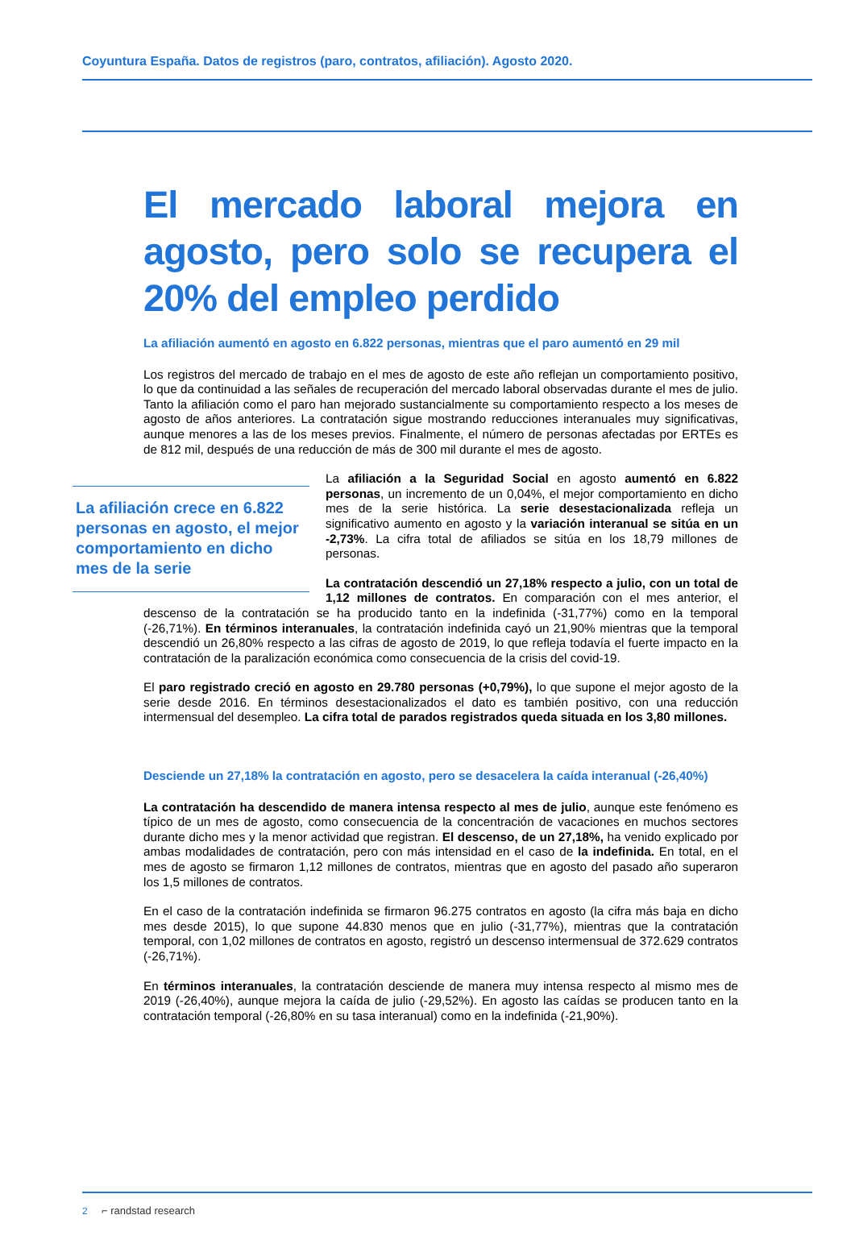Coyuntura España. Datos de registros (paro, contratos, afiliación). Agosto 2020.
El mercado laboral mejora en agosto, pero solo se recupera el 20% del empleo perdido
La afiliación aumentó en agosto en 6.822 personas, mientras que el paro aumentó en 29 mil
Los registros del mercado de trabajo en el mes de agosto de este año reflejan un comportamiento positivo, lo que da continuidad a las señales de recuperación del mercado laboral observadas durante el mes de julio. Tanto la afiliación como el paro han mejorado sustancialmente su comportamiento respecto a los meses de agosto de años anteriores. La contratación sigue mostrando reducciones interanuales muy significativas, aunque menores a las de los meses previos. Finalmente, el número de personas afectadas por ERTEs es de 812 mil, después de una reducción de más de 300 mil durante el mes de agosto.
La afiliación crece en 6.822 personas en agosto, el mejor comportamiento en dicho mes de la serie
La afiliación a la Seguridad Social en agosto aumentó en 6.822 personas, un incremento de un 0,04%, el mejor comportamiento en dicho mes de la serie histórica. La serie desestacionalizada refleja un significativo aumento en agosto y la variación interanual se sitúa en un -2,73%. La cifra total de afiliados se sitúa en los 18,79 millones de personas.
La contratación descendió un 27,18% respecto a julio, con un total de 1,12 millones de contratos. En comparación con el mes anterior, el descenso de la contratación se ha producido tanto en la indefinida (-31,77%) como en la temporal (-26,71%). En términos interanuales, la contratación indefinida cayó un 21,90% mientras que la temporal descendió un 26,80% respecto a las cifras de agosto de 2019, lo que refleja todavía el fuerte impacto en la contratación de la paralización económica como consecuencia de la crisis del covid-19.
El paro registrado creció en agosto en 29.780 personas (+0,79%), lo que supone el mejor agosto de la serie desde 2016. En términos desestacionalizados el dato es también positivo, con una reducción intermensual del desempleo. La cifra total de parados registrados queda situada en los 3,80 millones.
Desciende un 27,18% la contratación en agosto, pero se desacelera la caída interanual (-26,40%)
La contratación ha descendido de manera intensa respecto al mes de julio, aunque este fenómeno es típico de un mes de agosto, como consecuencia de la concentración de vacaciones en muchos sectores durante dicho mes y la menor actividad que registran. El descenso, de un 27,18%, ha venido explicado por ambas modalidades de contratación, pero con más intensidad en el caso de la indefinida. En total, en el mes de agosto se firmaron 1,12 millones de contratos, mientras que en agosto del pasado año superaron los 1,5 millones de contratos.
En el caso de la contratación indefinida se firmaron 96.275 contratos en agosto (la cifra más baja en dicho mes desde 2015), lo que supone 44.830 menos que en julio (-31,77%), mientras que la contratación temporal, con 1,02 millones de contratos en agosto, registró un descenso intermensual de 372.629 contratos (-26,71%).
En términos interanuales, la contratación desciende de manera muy intensa respecto al mismo mes de 2019 (-26,40%), aunque mejora la caída de julio (-29,52%). En agosto las caídas se producen tanto en la contratación temporal (-26,80% en su tasa interanual) como en la indefinida (-21,90%).
2 ⌐ randstad research